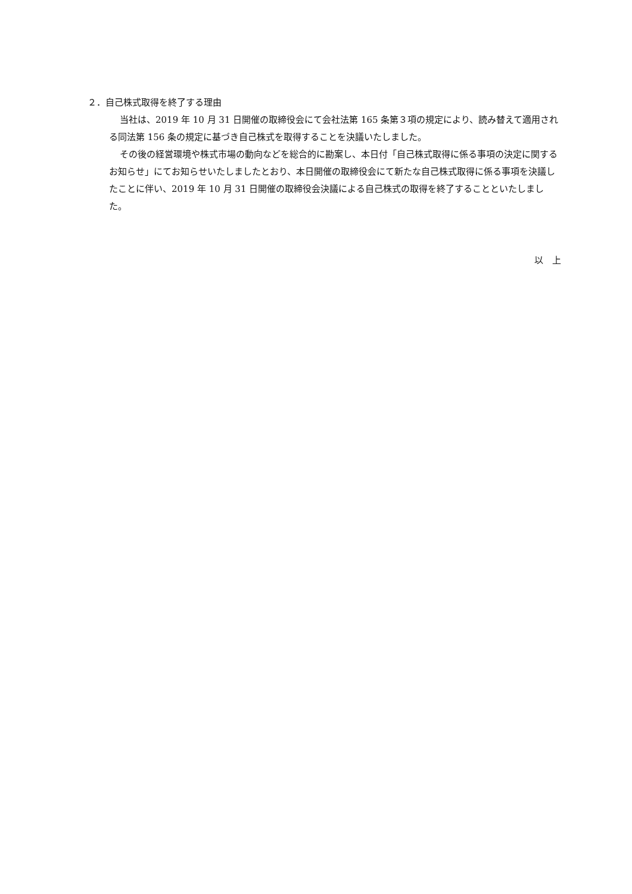２．自己株式取得を終了する理由
当社は、2019 年 10 月 31 日開催の取締役会にて会社法第 165 条第３項の規定により、読み替えて適用される同法第 156 条の規定に基づき自己株式を取得することを決議いたしました。
その後の経営環境や株式市場の動向などを総合的に勘案し、本日付「自己株式取得に係る事項の決定に関するお知らせ」にてお知らせいたしましたとおり、本日開催の取締役会にて新たな自己株式取得に係る事項を決議したことに伴い、2019 年 10 月 31 日開催の取締役会決議による自己株式の取得を終了することといたしました。
以　上